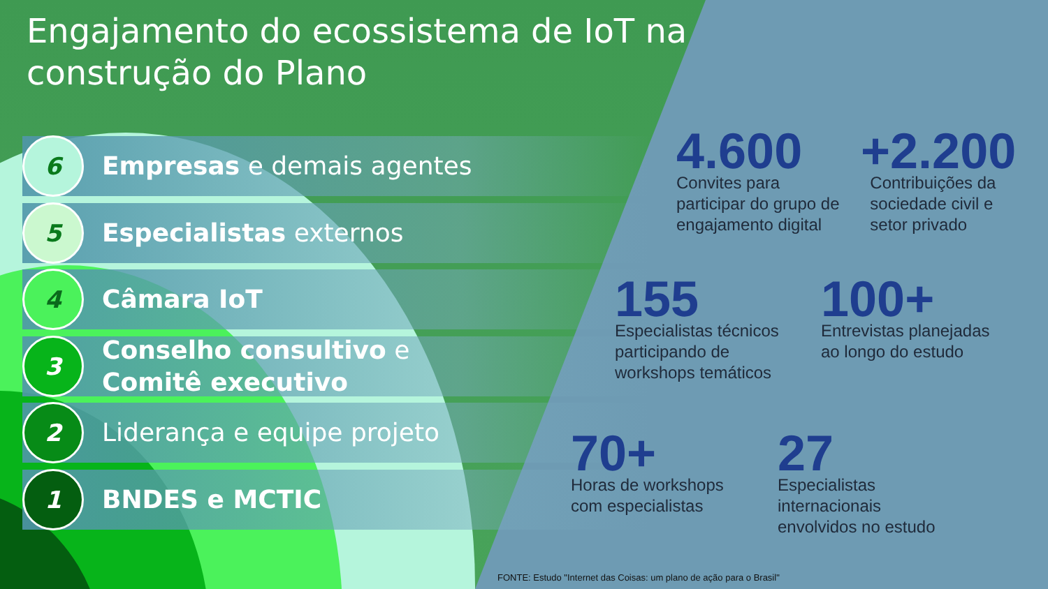Engajamento do ecossistema de IoT na construção do Plano
6
Empresas e demais agentes
5
Especialistas externos
4
Câmara IoT
3
Conselho consultivo e
Comitê executivo
2
Liderança e equipe projeto
1
BNDES e MCTIC
4.600
Convites para
participar do grupo de
engajamento digital
+2.200
Contribuições da
sociedade civil e
setor privado
155
Especialistas técnicos
participando de
workshops temáticos
100+
Entrevistas planejadas
ao longo do estudo
70+
Horas de workshops
com especialistas
27
Especialistas
internacionais
envolvidos no estudo
FONTE: Estudo "Internet das Coisas: um plano de ação para o Brasil"